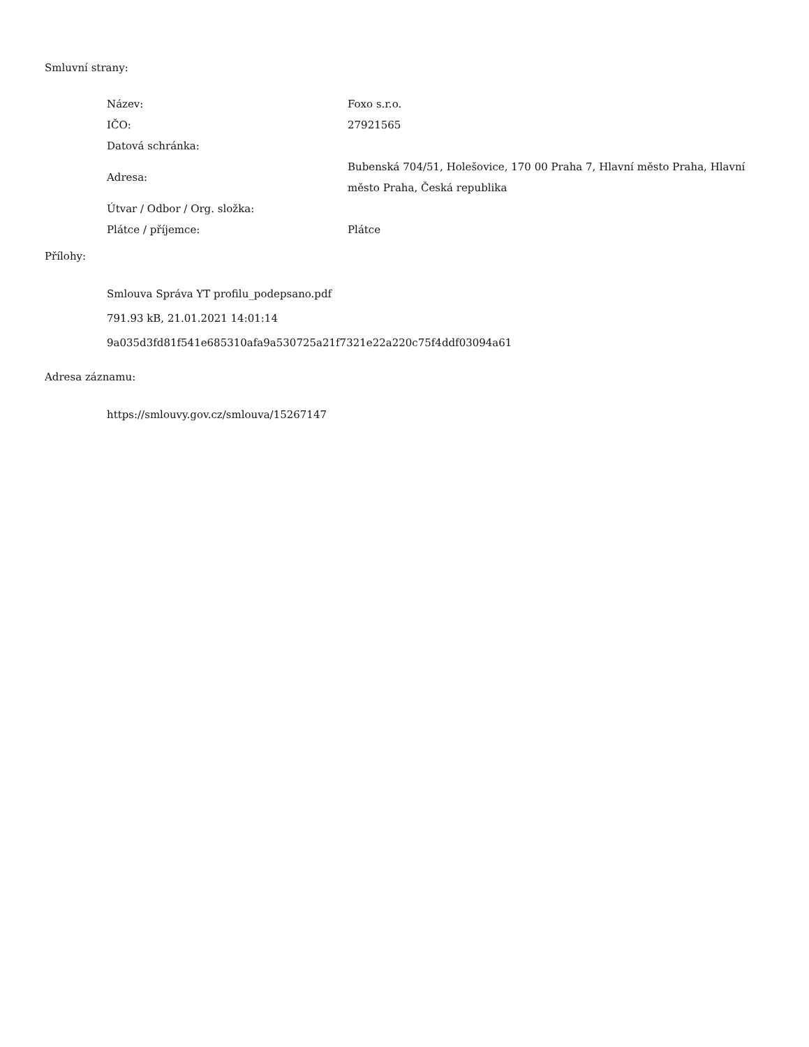Smluvní strany:
| Název: | Foxo s.r.o. |
| IČO: | 27921565 |
| Datová schránka: | |
| Adresa: | Bubenská 704/51, Holešovice, 170 00 Praha 7, Hlavní město Praha, Hlavní město Praha, Česká republika |
| Útvar / Odbor / Org. složka: | |
| Plátce / příjemce: | Plátce |
Přílohy:
Smlouva Správa YT profilu_podepsano.pdf
791.93 kB, 21.01.2021 14:01:14
9a035d3fd81f541e685310afa9a530725a21f7321e22a220c75f4ddf03094a61
Adresa záznamu:
https://smlouvy.gov.cz/smlouva/15267147